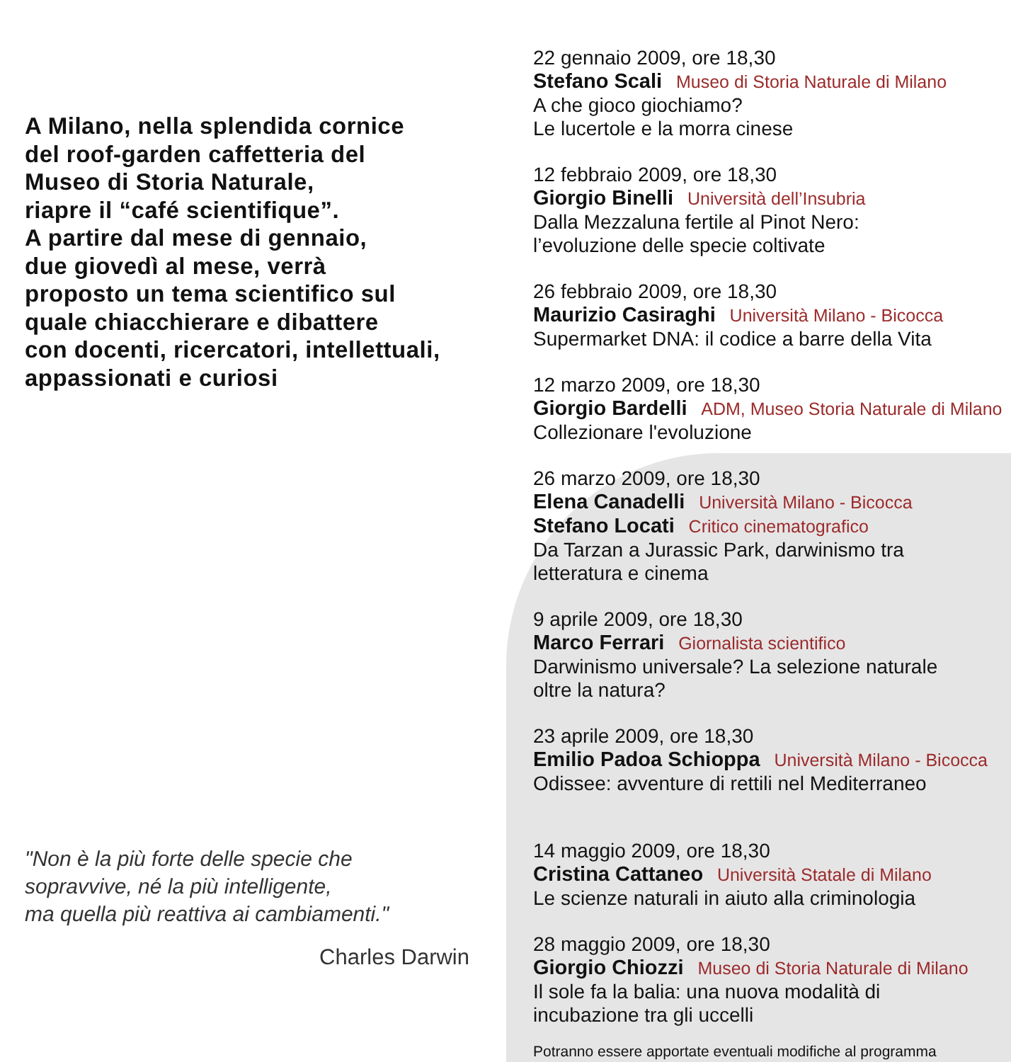A Milano, nella splendida cornice
del roof-garden caffetteria del
Museo di Storia Naturale,
riapre il “café scientifique”.
A partire dal mese di gennaio,
due giovedì al mese, verrà
proposto un tema scientifico sul
quale chiacchierare e dibattere
con docenti, ricercatori, intellettuali,
appassionati e curiosi
"Non è la più forte delle specie che
sopravvive, né la più intelligente,
ma quella più reattiva ai cambiamenti."
Charles Darwin
22 gennaio 2009, ore 18,30
Stefano Scali Museo di Storia Naturale di Milano
A che gioco giochiamo?
Le lucertole e la morra cinese
12 febbraio 2009, ore 18,30
Giorgio Binelli Università dell’Insubria
Dalla Mezzaluna fertile al Pinot Nero:
l’evoluzione delle specie coltivate
26 febbraio 2009, ore 18,30
Maurizio Casiraghi Università Milano - Bicocca
Supermarket DNA: il codice a barre della Vita
12 marzo 2009, ore 18,30
Giorgio Bardelli ADM, Museo Storia Naturale di Milano
Collezionare l'evoluzione
26 marzo 2009, ore 18,30
Elena Canadelli Università Milano - Bicocca
Stefano Locati Critico cinematografico
Da Tarzan a Jurassic Park, darwinismo tra
letteratura e cinema
9 aprile 2009, ore 18,30
Marco Ferrari Giornalista scientifico
Darwinismo universale? La selezione naturale
oltre la natura?
23 aprile 2009, ore 18,30
Emilio Padoa Schioppa Università Milano - Bicocca
Odissee: avventure di rettili nel Mediterraneo
14 maggio 2009, ore 18,30
Cristina Cattaneo Università Statale di Milano
Le scienze naturali in aiuto alla criminologia
28 maggio 2009, ore 18,30
Giorgio Chiozzi Museo di Storia Naturale di Milano
Il sole fa la balia: una nuova modalità di
incubazione tra gli uccelli
Potranno essere apportate eventuali modifiche al programma